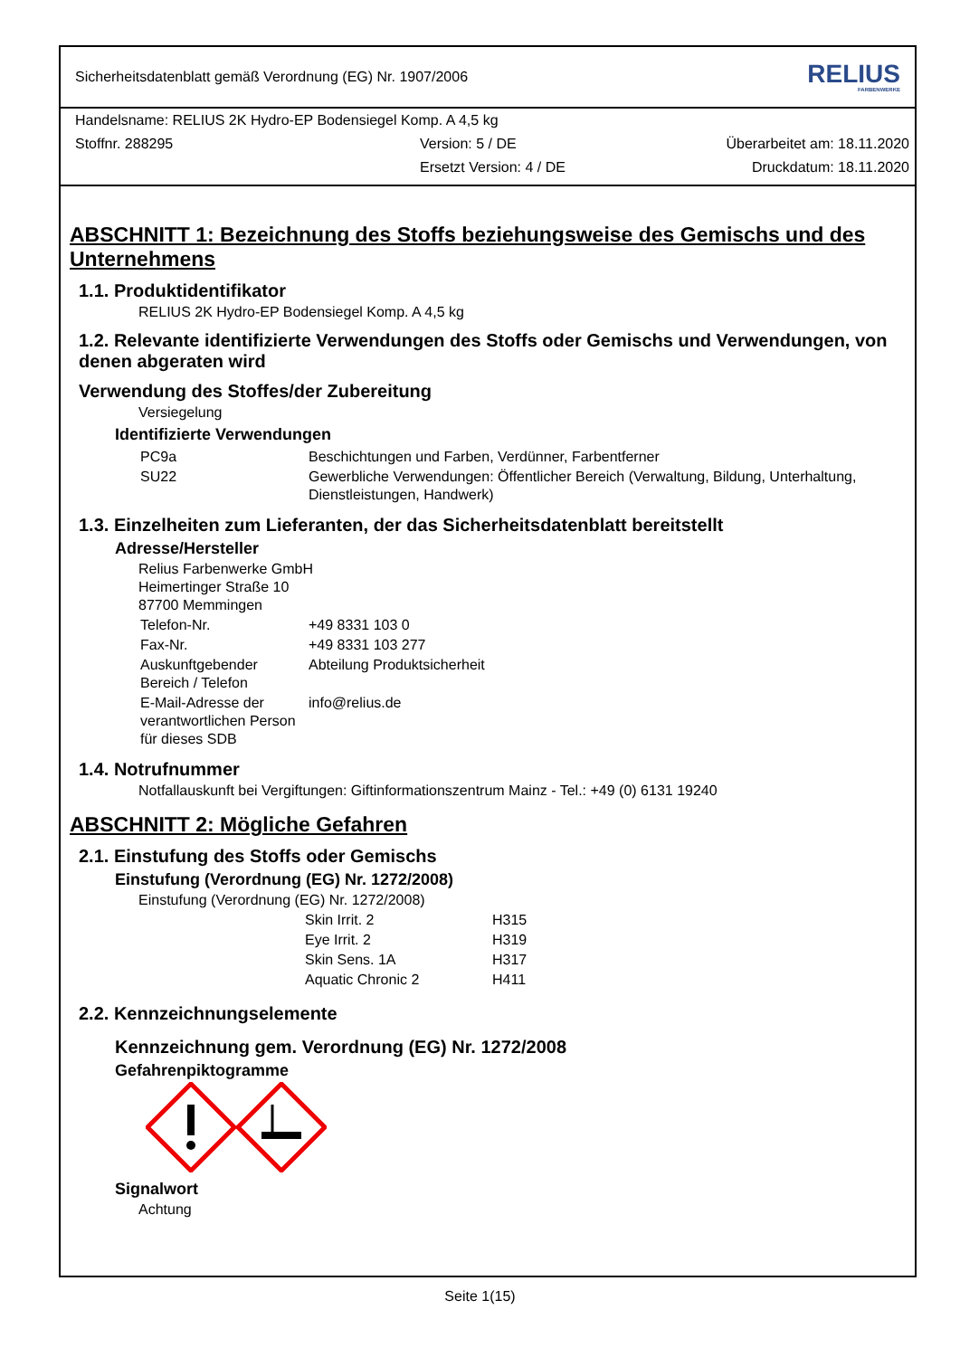Sicherheitsdatenblatt gemäß Verordnung (EG) Nr. 1907/2006 RELIUS
FARBENWERKE
Handelsname: RELIUS 2K Hydro-EP Bodensiegel Komp. A 4,5 kg
Stoffnr. 288295 Version: 5 / DE Überarbeitet am: 18.11.2020
Ersetzt Version: 4 / DE Druckdatum: 18.11.2020
ABSCHNITT 1: Bezeichnung des Stoffs beziehungsweise des Gemischs und des Unternehmens
1.1. Produktidentifikator
RELIUS 2K Hydro-EP Bodensiegel Komp. A 4,5 kg
1.2. Relevante identifizierte Verwendungen des Stoffs oder Gemischs und Verwendungen, von denen abgeraten wird
Verwendung des Stoffes/der Zubereitung
Versiegelung
Identifizierte Verwendungen
| PC9a | Beschichtungen und Farben, Verdünner, Farbentferner |
| SU22 | Gewerbliche Verwendungen: Öffentlicher Bereich (Verwaltung, Bildung, Unterhaltung, Dienstleistungen, Handwerk) |
1.3. Einzelheiten zum Lieferanten, der das Sicherheitsdatenblatt bereitstellt
Adresse/Hersteller
Relius Farbenwerke GmbH
Heimertinger Straße 10
87700 Memmingen
| Telefon-Nr. | +49 8331 103 0 |
| Fax-Nr. | +49 8331 103 277 |
| Auskunftgebender Bereich / Telefon | Abteilung Produktsicherheit |
| E-Mail-Adresse der verantwortlichen Person für dieses SDB | info@relius.de |
1.4. Notrufnummer
Notfallauskunft bei Vergiftungen: Giftinformationszentrum Mainz - Tel.: +49 (0) 6131 19240
ABSCHNITT 2: Mögliche Gefahren
2.1. Einstufung des Stoffs oder Gemischs
Einstufung (Verordnung (EG) Nr. 1272/2008)
Einstufung (Verordnung (EG) Nr. 1272/2008)
| Skin Irrit. 2 | H315 |
| Eye Irrit. 2 | H319 |
| Skin Sens. 1A | H317 |
| Aquatic Chronic 2 | H411 |
2.2. Kennzeichnungselemente
Kennzeichnung gem. Verordnung (EG) Nr. 1272/2008
Gefahrenpiktogramme
Signalwort
Achtung
Seite 1(15)